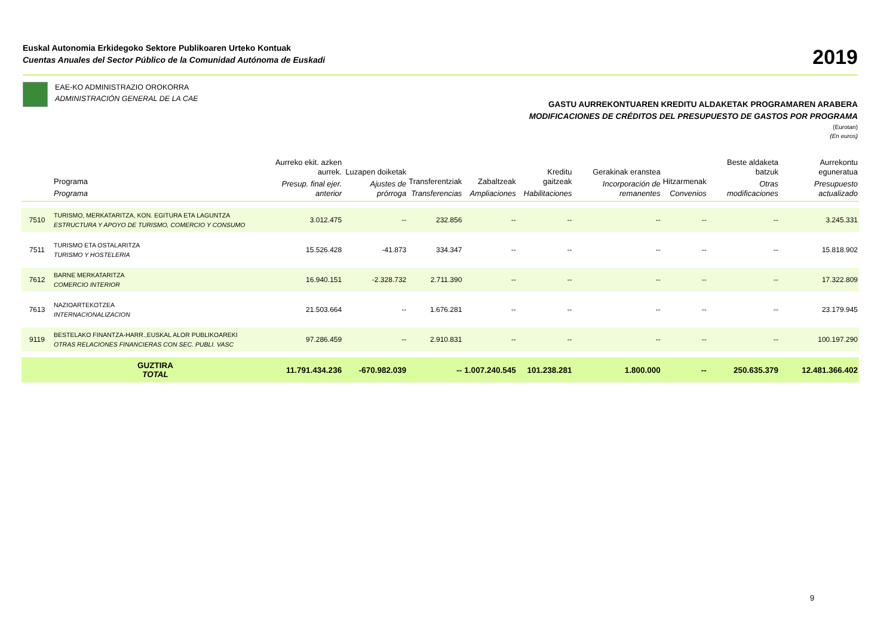Euskal Autonomia Erkidegoko Sektore Publikoaren Urteko Kontuak
Cuentas Anuales del Sector Público de la Comunidad Autónoma de Euskadi
2019
EAE-KO ADMINISTRAZIO OROKORRA
ADMINISTRACIÓN GENERAL DE LA CAE
GASTU AURREKONTUAREN KREDITU ALDAKETAK PROGRAMAREN ARABERA
MODIFICACIONES DE CRÉDITOS DEL PRESUPUESTO DE GASTOS POR PROGRAMA
(Eurotan)
(En euros)
| | Programa Programa | Aurreko ekit. azken aurrek. Presup. final ejer. anterior | Luzapen doiketak Ajustes de prórroga | Transferentziak Transferencias | Zabaltzeak Ampliaciones | Kreditu gaitzeak Habilitaciones | Gerakinak eranstea Incorporación de remanentes | Hitzarmenak Convenios | Beste aldaketa batzuk Otras modificaciones | Aurrekontu eguneratua Presupuesto actualizado |
| --- | --- | --- | --- | --- | --- | --- | --- | --- | --- | --- |
| 7510 | TURISMO, MERKATARITZA, KON. EGITURA ETA LAGUNTZA ESTRUCTURA Y APOYO DE TURISMO, COMERCIO Y CONSUMO | 3.012.475 | -- | 232.856 | -- | -- | -- | -- | -- | 3.245.331 |
| 7511 | TURISMO ETA OSTALARITZA TURISMO Y HOSTELERIA | 15.526.428 | -41.873 | 334.347 | -- | -- | -- | -- | -- | 15.818.902 |
| 7612 | BARNE MERKATARITZA COMERCIO INTERIOR | 16.940.151 | -2.328.732 | 2.711.390 | -- | -- | -- | -- | -- | 17.322.809 |
| 7613 | NAZIOARTEKOTZEA INTERNACIONALIZACION | 21.503.664 | -- | 1.676.281 | -- | -- | -- | -- | -- | 23.179.945 |
| 9119 | BESTELAKO FINANTZA-HARR.,EUSKAL ALOR PUBLIKOAREKI OTRAS RELACIONES FINANCIERAS CON SEC. PUBLI. VASC | 97.286.459 | -- | 2.910.831 | -- | -- | -- | -- | -- | 100.197.290 |
| | GUZTIRA TOTAL | 11.791.434.236 | -670.982.039 | -- | 1.007.240.545 | 101.238.281 | 1.800.000 | -- | 250.635.379 | 12.481.366.402 |
9